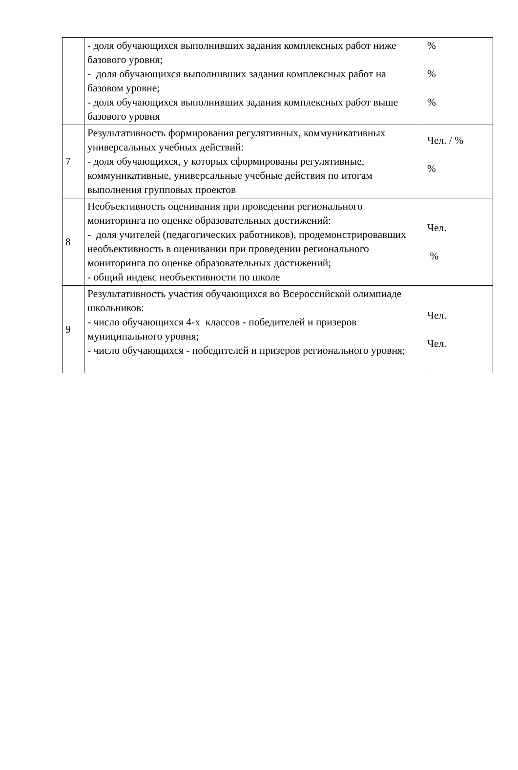| | - доля обучающихся выполнивших задания комплексных работ ниже базового уровня; - доля обучающихся выполнивших задания комплексных работ на базовом уровне; - доля обучающихся выполнивших задания комплексных работ выше базового уровня | % % % |
| 7 | Результативность формирования регулятивных, коммуникативных универсальных учебных действий: - доля обучающихся, у которых сформированы регулятивные, коммуникативные, универсальные учебные действия по итогам выполнения групповых проектов | Чел. / % % |
| 8 | Необъективность оценивания при проведении регионального мониторинга по оценке образовательных достижений: - доля учителей (педагогических работников), продемонстрировавших необъективность в оценивании при проведении регионального мониторинга по оценке образовательных достижений; - общий индекс необъективности по школе | Чел. % |
| 9 | Результативность участия обучающихся во Всероссийской олимпиаде школьников: - число обучающихся 4-х классов - победителей и призеров муниципального уровня; - число обучающихся - победителей и призеров регионального уровня; | Чел. Чел. |